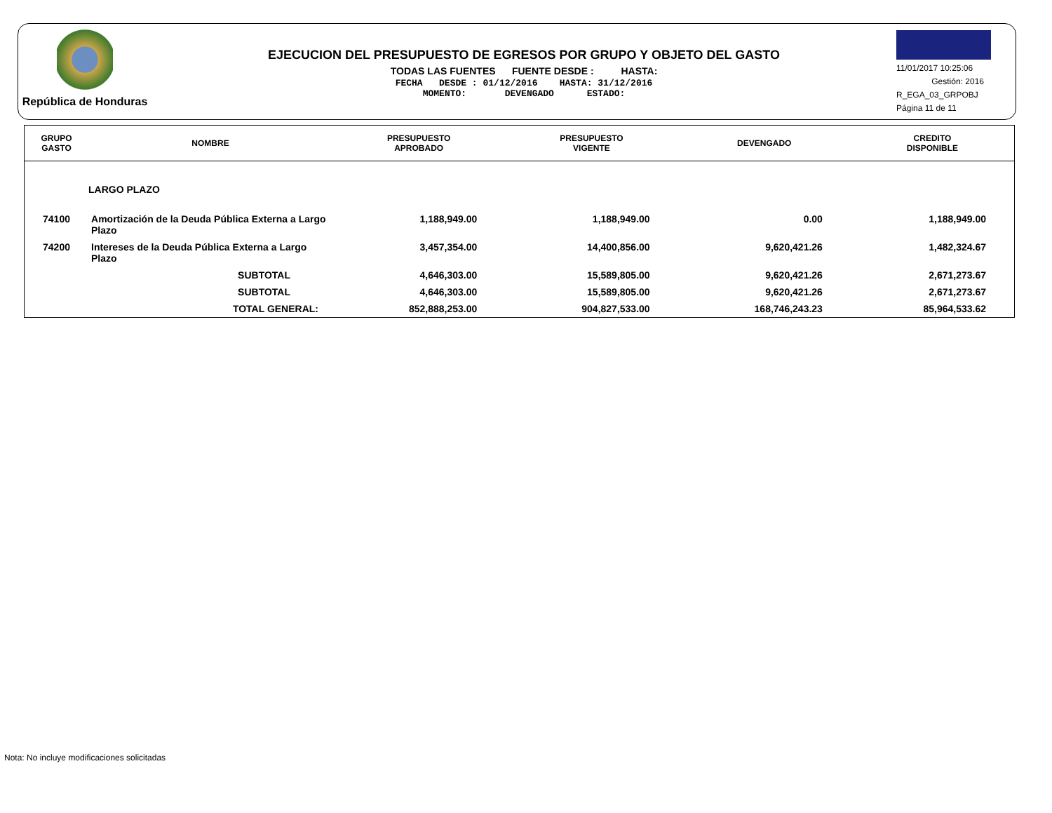República de Honduras
EJECUCION DEL PRESUPUESTO DE EGRESOS POR GRUPO Y OBJETO DEL GASTO
TODAS LAS FUENTES FUENTE DESDE : HASTA:
FECHA DESDE : 01/12/2016 HASTA: 31/12/2016
MOMENTO: DEVENGADO ESTADO:
11/01/2017 10:25:06
Gestión: 2016
R_EGA_03_GRPOBJ
Página 11 de 11
| GRUPO GASTO | NOMBRE | PRESUPUESTO APROBADO | PRESUPUESTO VIGENTE | DEVENGADO | CREDITO DISPONIBLE |
| --- | --- | --- | --- | --- | --- |
| | LARGO PLAZO | | | | |
| 74100 | Amortización de la Deuda Pública Externa a Largo Plazo | 1,188,949.00 | 1,188,949.00 | 0.00 | 1,188,949.00 |
| 74200 | Intereses de la Deuda Pública Externa a Largo Plazo | 3,457,354.00 | 14,400,856.00 | 9,620,421.26 | 1,482,324.67 |
| | SUBTOTAL | 4,646,303.00 | 15,589,805.00 | 9,620,421.26 | 2,671,273.67 |
| | SUBTOTAL | 4,646,303.00 | 15,589,805.00 | 9,620,421.26 | 2,671,273.67 |
| | TOTAL GENERAL: | 852,888,253.00 | 904,827,533.00 | 168,746,243.23 | 85,964,533.62 |
Nota: No incluye modificaciones solicitadas